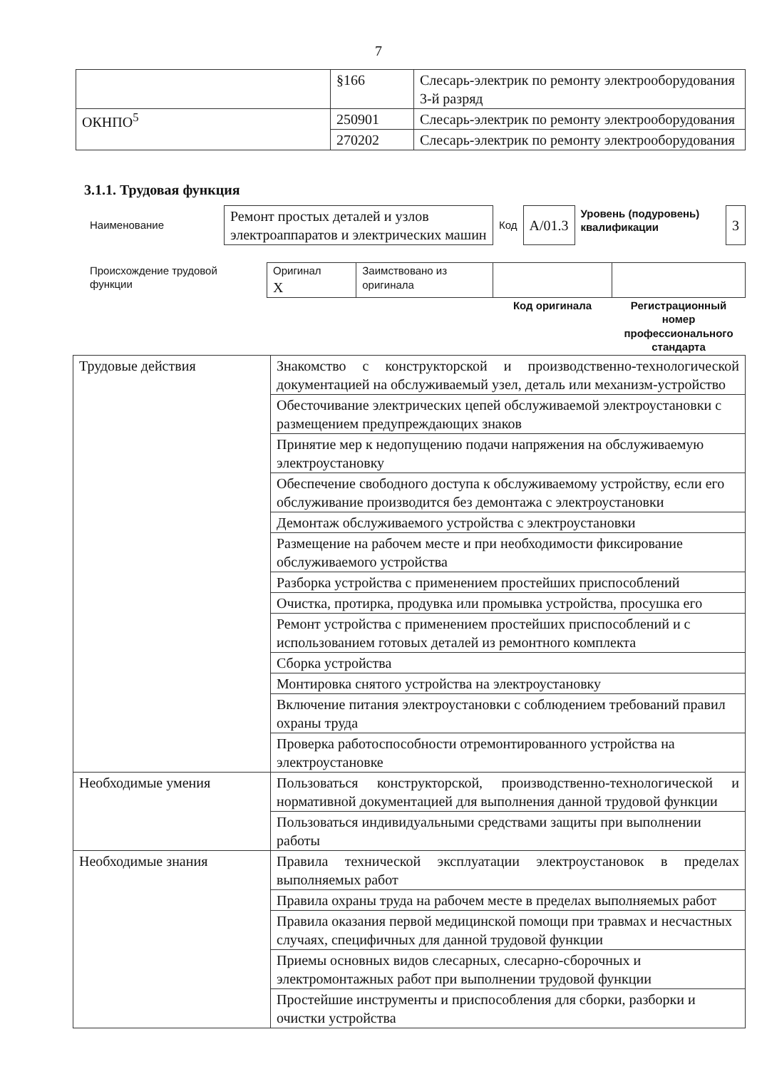7
| | §166 | Слесарь-электрик по ремонту электрооборудования 3-й разряд |
| ОКНПО<sup>5</sup> | 250901 | Слесарь-электрик по ремонту электрооборудования |
| | 270202 | Слесарь-электрик по ремонту электрооборудования |
3.1.1. Трудовая функция
| Наименование | Ремонт простых деталей и узлов электроаппаратов и электрических машин | Код | A/01.3 | Уровень (подуровень) квалификации | 3 |
| Происхождение трудовой функции | Оригинал X | Заимствовано из оригинала | | |
| | | | Код оригинала | Регистрационный номер профессионального стандарта |
| Трудовые действия | Знакомство с конструкторской и производственно-технологической документацией на обслуживаемый узел, деталь или механизм-устройство |
| | Обесточивание электрических цепей обслуживаемой электроустановки с размещением предупреждающих знаков |
| | Принятие мер к недопущению подачи напряжения на обслуживаемую электроустановку |
| | Обеспечение свободного доступа к обслуживаемому устройству, если его обслуживание производится без демонтажа с электроустановки |
| | Демонтаж обслуживаемого устройства с электроустановки |
| | Размещение на рабочем месте и при необходимости фиксирование обслуживаемого устройства |
| | Разборка устройства с применением простейших приспособлений |
| | Очистка, протирка, продувка или промывка устройства, просушка его |
| | Ремонт устройства с применением простейших приспособлений и с использованием готовых деталей из ремонтного комплекта |
| | Сборка устройства |
| | Монтировка снятого устройства на электроустановку |
| | Включение питания электроустановки с соблюдением требований правил охраны труда |
| | Проверка работоспособности отремонтированного устройства на электроустановке |
| Необходимые умения | Пользоваться конструкторской, производственно-технологической и нормативной документацией для выполнения данной трудовой функции |
| | Пользоваться индивидуальными средствами защиты при выполнении работы |
| Необходимые знания | Правила технической эксплуатации электроустановок в пределах выполняемых работ |
| | Правила охраны труда на рабочем месте в пределах выполняемых работ |
| | Правила оказания первой медицинской помощи при травмах и несчастных случаях, специфичных для данной трудовой функции |
| | Приемы основных видов слесарных, слесарно-сборочных и электромонтажных работ при выполнении трудовой функции |
| | Простейшие инструменты и приспособления для сборки, разборки и очистки устройства |